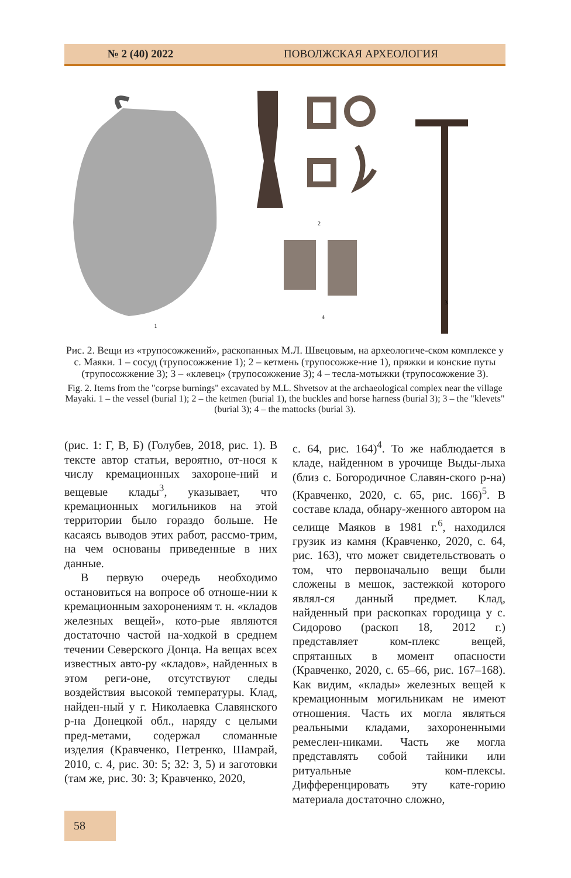№ 2 (40) 2022 ПОВОЛЖСКАЯ АРХЕОЛОГИЯ
1
2
4
3
Рис. 2. Вещи из «трупосожжений», раскопанных М.Л. Швецовым, на археологиче-ском комплексе у с. Маяки. 1 – сосуд (трупосожжение 1); 2 – кетмень (трупосожже-ние 1), пряжки и конские путы (трупосожжение 3); 3 – «клевец» (трупосожжение 3); 4 – тесла-мотыжки (трупосожжение 3).
Fig. 2. Items from the "corpse burnings" excavated by M.L. Shvetsov at the archaeological complex near the village Mayaki. 1 – the vessel (burial 1); 2 – the ketmen (burial 1), the buckles and horse harness (burial 3); 3 – the "klevets" (burial 3); 4 – the mattocks (burial 3).
(рис. 1: Г, В, Б) (Голубев, 2018, рис. 1). В тексте автор статьи, вероятно, от-нося к числу кремационных захороне-ний и вещевые клады<sup>3</sup>, указывает, что кремационных могильников на этой территории было гораздо больше. Не касаясь выводов этих работ, рассмо-трим, на чем основаны приведенные в них данные.
В первую очередь необходимо остановиться на вопросе об отноше-нии к кремационным захоронениям т. н. «кладов железных вещей», кото-рые являются достаточно частой на-ходкой в среднем течении Северского Донца. На вещах всех известных авто-ру «кладов», найденных в этом реги-оне, отсутствуют следы воздействия высокой температуры. Клад, найден-ный у г. Николаевка Славянского р-на Донецкой обл., наряду с целыми пред-метами, содержал сломанные изделия (Кравченко, Петренко, Шамрай, 2010, с. 4, рис. 30: 5; 32: 3, 5) и заготовки (там же, рис. 30: 3; Кравченко, 2020,
с. 64, рис. 164)<sup>4</sup>. То же наблюдается в кладе, найденном в урочище Выды-лыха (близ с. Богородичное Славян-ского р-на) (Кравченко, 2020, с. 65, рис. 166)<sup>5</sup>. В составе клада, обнару-женного автором на селище Маяков в 1981 г.<sup>6</sup>, находился грузик из камня (Кравченко, 2020, с. 64, рис. 163), что может свидетельствовать о том, что первоначально вещи были сложены в мешок, застежкой которого являл-ся данный предмет. Клад, найденный при раскопках городища у с. Сидорово (раскоп 18, 2012 г.) представляет ком-плекс вещей, спрятанных в момент опасности (Кравченко, 2020, с. 65–66, рис. 167–168). Как видим, «клады» железных вещей к кремационным могильникам не имеют отношения. Часть их могла являться реальными кладами, захороненными ремеслен-никами. Часть же могла представлять собой тайники или ритуальные ком-плексы. Дифференцировать эту кате-горию материала достаточно сложно,
58